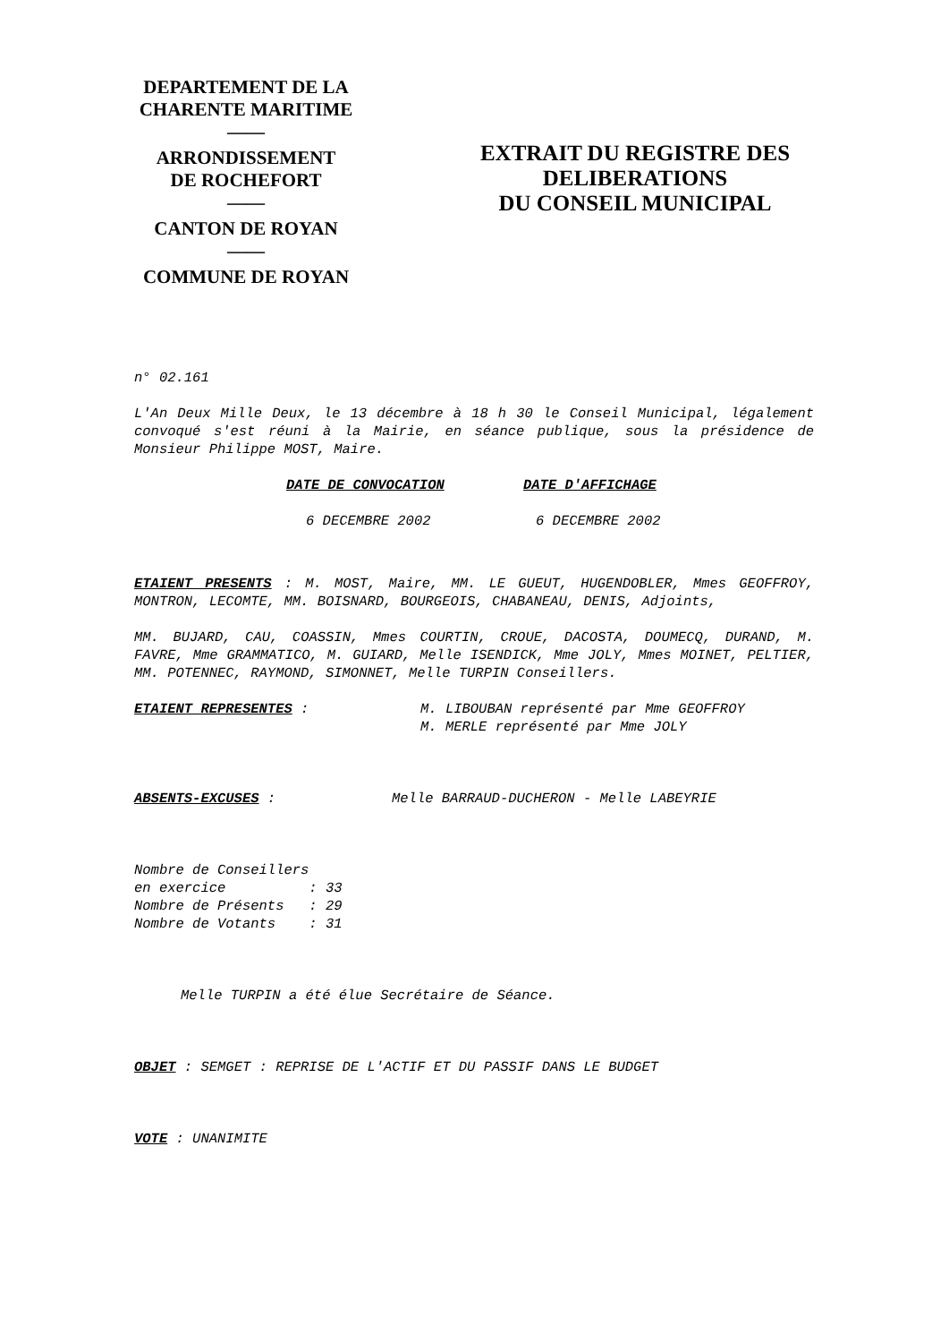DEPARTEMENT DE LA
CHARENTE MARITIME
——
ARRONDISSEMENT
DE ROCHEFORT
——
CANTON DE ROYAN
——
COMMUNE DE ROYAN
EXTRAIT DU REGISTRE DES
DELIBERATIONS
DU CONSEIL MUNICIPAL
n° 02.161
L'An Deux Mille Deux, le 13 décembre à 18 h 30 le Conseil Municipal, légalement convoqué s'est réuni à la Mairie, en séance publique, sous la présidence de Monsieur Philippe MOST, Maire.
DATE DE CONVOCATION DATE D'AFFICHAGE
6 DECEMBRE 2002 6 DECEMBRE 2002
ETAIENT PRESENTS : M. MOST, Maire, MM. LE GUEUT, HUGENDOBLER, Mmes GEOFFROY, MONTRON, LECOMTE, MM. BOISNARD, BOURGEOIS, CHABANEAU, DENIS, Adjoints,
MM. BUJARD, CAU, COASSIN, Mmes COURTIN, CROUE, DACOSTA, DOUMECQ, DURAND, M. FAVRE, Mme GRAMMATICO, M. GUIARD, Melle ISENDICK, Mme JOLY, Mmes MOINET, PELTIER, MM. POTENNEC, RAYMOND, SIMONNET, Melle TURPIN Conseillers.
ETAIENT REPRESENTES : M. LIBOUBAN représenté par Mme GEOFFROY
M. MERLE représenté par Mme JOLY
ABSENTS-EXCUSES : Melle BARRAUD-DUCHERON - Melle LABEYRIE
Nombre de Conseillers en exercice : 33 Nombre de Présents : 29 Nombre de Votants : 31
Melle TURPIN a été élue Secrétaire de Séance.
OBJET : SEMGET : REPRISE DE L'ACTIF ET DU PASSIF DANS LE BUDGET
VOTE : UNANIMITE